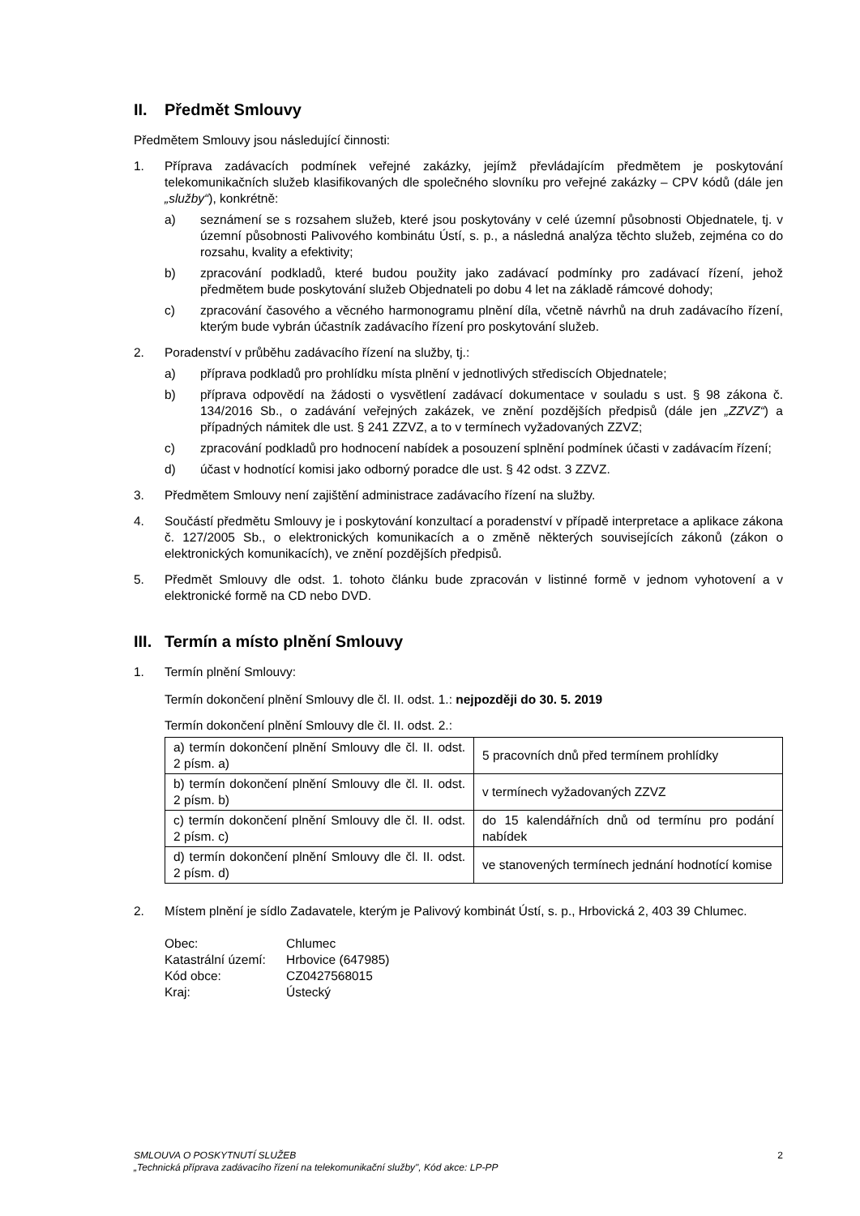II. Předmět Smlouvy
Předmětem Smlouvy jsou následující činnosti:
1. Příprava zadávacích podmínek veřejné zakázky, jejímž převládajícím předmětem je poskytování telekomunikačních služeb klasifikovaných dle společného slovníku pro veřejné zakázky – CPV kódů (dále jen „služby“), konkrétně:
a) seznámení se s rozsahem služeb, které jsou poskytovány v celé územní působnosti Objednatele, tj. v územní působnosti Palivového kombinátu Ústí, s. p., a následná analýza těchto služeb, zejména co do rozsahu, kvality a efektivity;
b) zpracování podkladů, které budou použity jako zadávací podmínky pro zadávací řízení, jehož předmětem bude poskytování služeb Objednateli po dobu 4 let na základě rámcové dohody;
c) zpracování časového a věcného harmonogramu plnění díla, včetně návrhů na druh zadávacího řízení, kterým bude vybrán účastník zadávacího řízení pro poskytování služeb.
2. Poradenství v průběhu zadávacího řízení na služby, tj.:
a) příprava podkladů pro prohlídku místa plnění v jednotlivých střediscích Objednatele;
b) příprava odpovědí na žádosti o vysvětlení zadávací dokumentace v souladu s ust. § 98 zákona č. 134/2016 Sb., o zadávání veřejných zakázek, ve znění pozdějších předpisů (dále jen „ZZVZ“) a případných námitek dle ust. § 241 ZZVZ, a to v termínech vyžadovaných ZZVZ;
c) zpracování podkladů pro hodnocení nabídek a posouzení splnění podmínek účasti v zadávacím řízení;
d) účast v hodnotící komisi jako odborný poradce dle ust. § 42 odst. 3 ZZVZ.
3. Předmětem Smlouvy není zajištění administrace zadávacího řízení na služby.
4. Součástí předmětu Smlouvy je i poskytování konzultací a poradenství v případě interpretace a aplikace zákona č. 127/2005 Sb., o elektronických komunikacích a o změně některých souvisejících zákonů (zákon o elektronických komunikacích), ve znění pozdějších předpisů.
5. Předmět Smlouvy dle odst. 1. tohoto článku bude zpracován v listinné formě v jednom vyhotovení a v elektronické formě na CD nebo DVD.
III. Termín a místo plnění Smlouvy
1. Termín plnění Smlouvy:
Termín dokončení plnění Smlouvy dle čl. II. odst. 1.: nejpozději do 30. 5. 2019
Termín dokončení plnění Smlouvy dle čl. II. odst. 2.:
| a) termín dokončení plnění Smlouvy dle čl. II. odst. 2 písm. a) | 5 pracovních dnů před termínem prohlídky |
| b) termín dokončení plnění Smlouvy dle čl. II. odst. 2 písm. b) | v termínech vyžadovaných ZZVZ |
| c) termín dokončení plnění Smlouvy dle čl. II. odst. 2 písm. c) | do 15 kalendářních dnů od termínu pro podání nabídek |
| d) termín dokončení plnění Smlouvy dle čl. II. odst. 2 písm. d) | ve stanovených termínech jednání hodnotící komise |
2. Místem plnění je sídlo Zadavatele, kterým je Palivový kombinát Ústí, s. p., Hrbovická 2, 403 39 Chlumec.
| Obec: | Chlumec |
| Katastrální území: | Hrbovice (647985) |
| Kód obce: | CZ0427568015 |
| Kraj: | Ústecký |
SMLOUVA O POSKYTNUTÍ SLUŽEB
„Technická příprava zadávacího řízení na telekomunikační služby", Kód akce: LP-PP
2